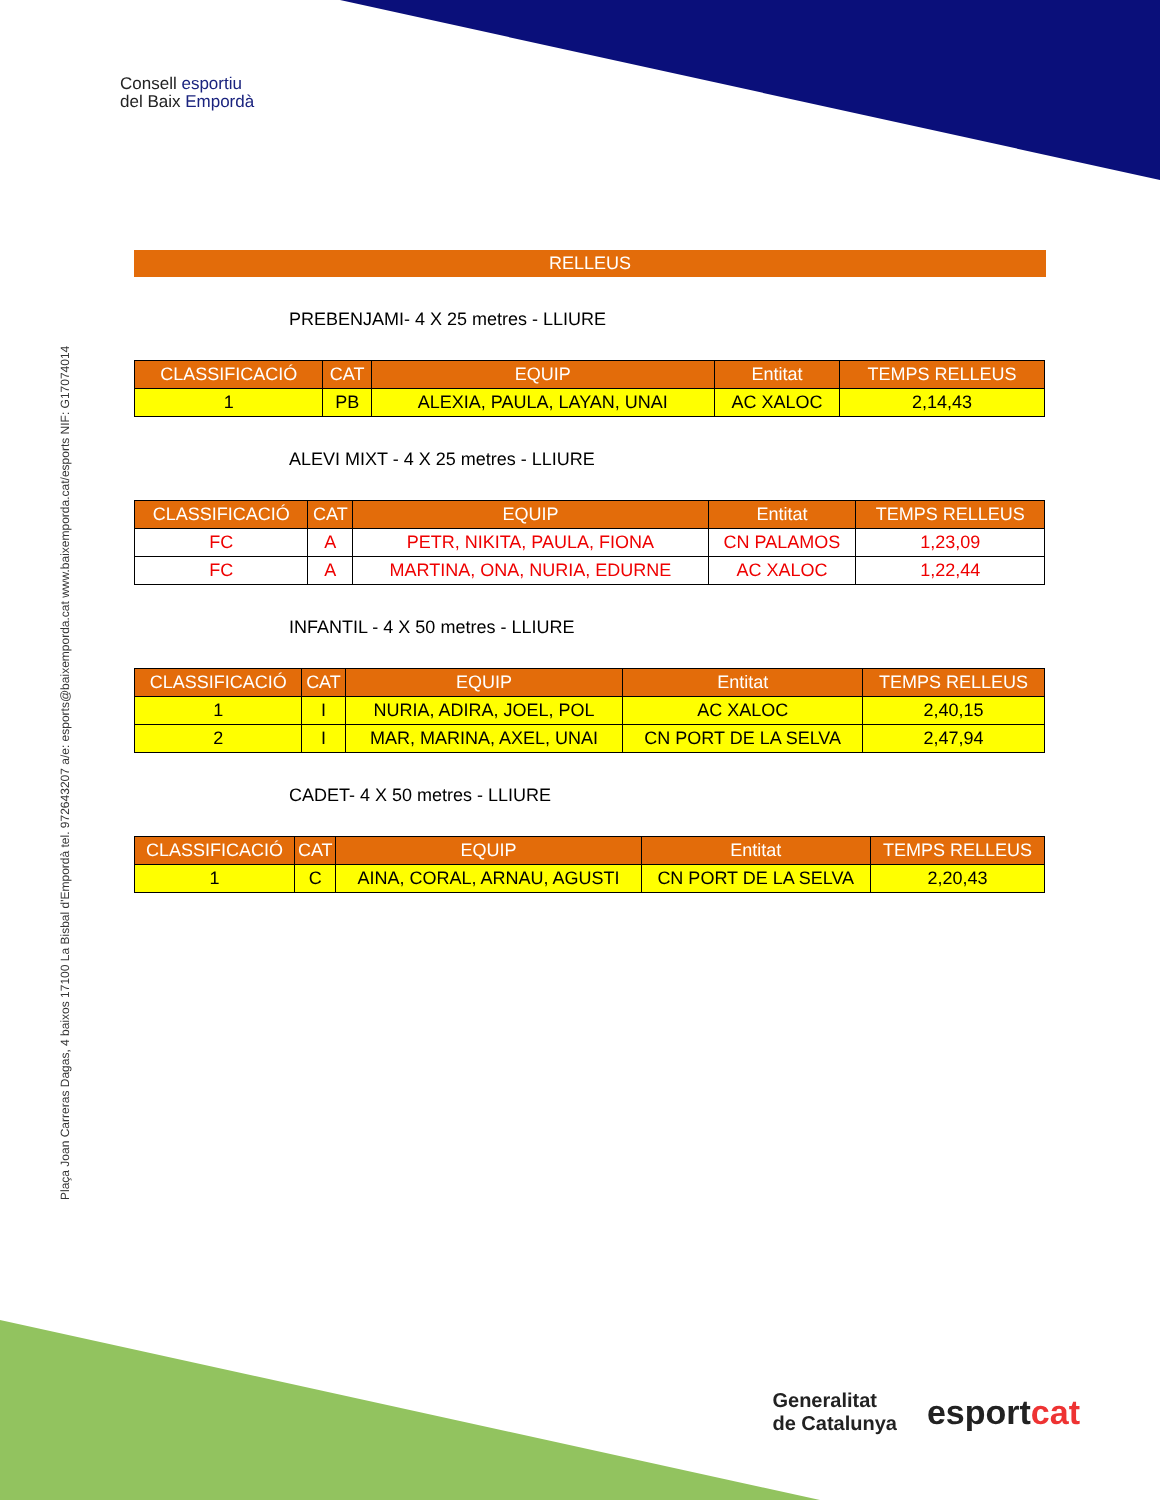Consell esportiu
del Baix Empordà
Plaça Joan Carreras Dagas, 4 baixos 17100 La Bisbal d'Empordà tel. 972643207 a/e: esports@baixemporda.cat www.baixemporda.cat/esports NIF: G17074014
RELLEUS
PREBENJAMI- 4 X 25 metres - LLIURE
| CLASSIFICACIÓ | CAT | EQUIP | Entitat | TEMPS RELLEUS |
| --- | --- | --- | --- | --- |
| 1 | PB | ALEXIA, PAULA, LAYAN, UNAI | AC XALOC | 2,14,43 |
ALEVI MIXT - 4 X 25 metres - LLIURE
| CLASSIFICACIÓ | CAT | EQUIP | Entitat | TEMPS RELLEUS |
| --- | --- | --- | --- | --- |
| FC | A | PETR, NIKITA, PAULA, FIONA | CN PALAMOS | 1,23,09 |
| FC | A | MARTINA, ONA, NURIA, EDURNE | AC XALOC | 1,22,44 |
INFANTIL - 4 X 50 metres - LLIURE
| CLASSIFICACIÓ | CAT | EQUIP | Entitat | TEMPS RELLEUS |
| --- | --- | --- | --- | --- |
| 1 | I | NURIA, ADIRA, JOEL, POL | AC XALOC | 2,40,15 |
| 2 | I | MAR, MARINA, AXEL, UNAI | CN PORT DE LA SELVA | 2,47,94 |
CADET- 4 X 50 metres - LLIURE
| CLASSIFICACIÓ | CAT | EQUIP | Entitat | TEMPS RELLEUS |
| --- | --- | --- | --- | --- |
| 1 | C | AINA, CORAL, ARNAU, AGUSTI | CN PORT DE LA SELVA | 2,20,43 |
Generalitat
de Catalunya
esportcat